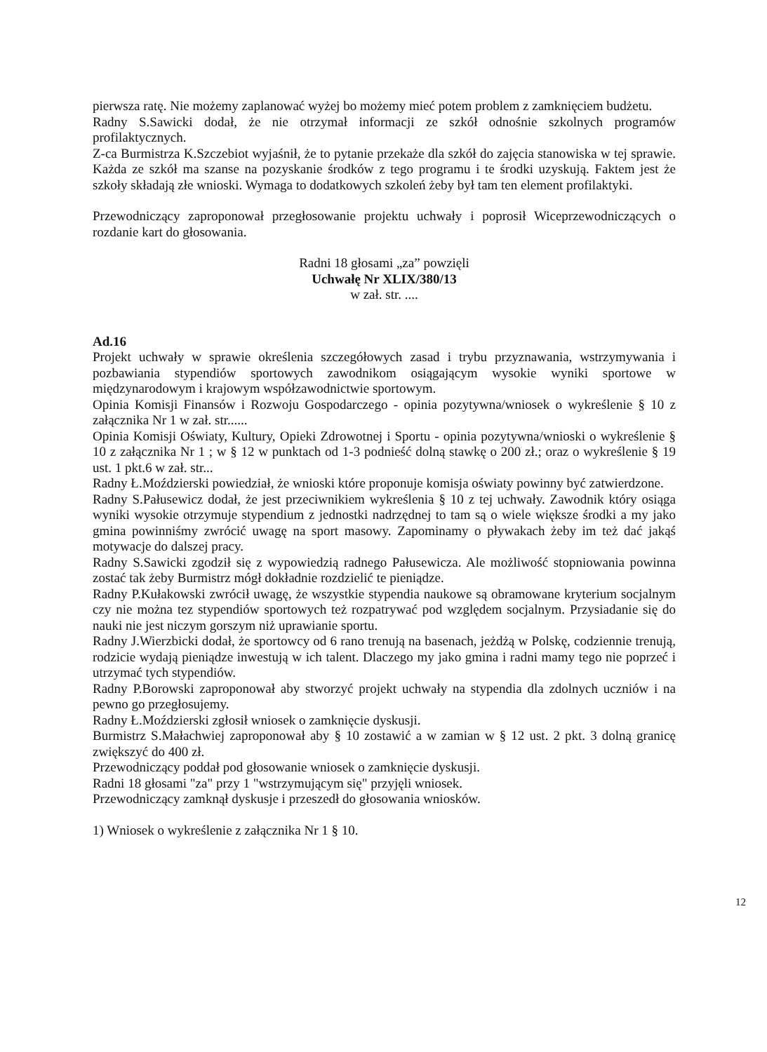pierwsza ratę. Nie możemy zaplanować wyżej bo możemy mieć potem problem z zamknięciem budżetu.
Radny S.Sawicki dodał, że nie otrzymał informacji ze szkół odnośnie szkolnych programów profilaktycznych.
Z-ca Burmistrza K.Szczebiot wyjaśnił, że to pytanie przekaże dla szkół do zajęcia stanowiska w tej sprawie. Każda ze szkół ma szanse na pozyskanie środków z tego programu i te środki uzyskują. Faktem jest że szkoły składają złe wnioski. Wymaga to dodatkowych szkoleń żeby był tam ten element profilaktyki.
Przewodniczący zaproponował przegłosowanie projektu uchwały i poprosił Wiceprzewodniczących o rozdanie kart do głosowania.
Radni 18 głosami „za” powzięli
Uchwałę Nr XLIX/380/13
w zał. str. ....
Ad.16
Projekt uchwały w sprawie określenia szczegółowych zasad i trybu przyznawania, wstrzymywania i pozbawiania stypendiów sportowych zawodnikom osiągającym wysokie wyniki sportowe w międzynarodowym i krajowym współzawodnictwie sportowym.
Opinia Komisji Finansów i Rozwoju Gospodarczego - opinia pozytywna/wniosek o wykreślenie § 10 z załącznika Nr 1 w zał. str......
Opinia Komisji Oświaty, Kultury, Opieki Zdrowotnej i Sportu - opinia pozytywna/wnioski o wykreślenie § 10 z załącznika Nr 1 ; w § 12 w punktach od 1-3 podnieść dolną stawkę o 200 zł.; oraz o wykreślenie § 19 ust. 1 pkt.6 w zał. str...
Radny Ł.Moździerski powiedział, że wnioski które proponuje komisja oświaty powinny być zatwierdzone.
Radny S.Pałusewicz dodał, że jest przeciwnikiem wykreślenia § 10 z tej uchwały. Zawodnik który osiąga wyniki wysokie otrzymuje stypendium z jednostki nadrzędnej to tam są o wiele większe środki a my jako gmina powinniśmy zwrócić uwagę na sport masowy. Zapominamy o pływakach żeby im też dać jakąś motywacje do dalszej pracy.
Radny S.Sawicki zgodził się z wypowiedzią radnego Pałusewicza. Ale możliwość stopniowania powinna zostać tak żeby Burmistrz mógł dokładnie rozdzielić te pieniądze.
Radny P.Kułakowski zwrócił uwagę, że wszystkie stypendia naukowe są obramowane kryterium socjalnym czy nie można tez stypendiów sportowych też rozpatrywać pod względem socjalnym. Przysiadanie się do nauki nie jest niczym gorszym niż uprawianie sportu.
Radny J.Wierzbicki dodał, że sportowcy od 6 rano trenują na basenach, jeżdżą w Polskę, codziennie trenują, rodzicie wydają pieniądze inwestują w ich talent. Dlaczego my jako gmina i radni mamy tego nie poprzeć i utrzymać tych stypendiów.
Radny P.Borowski zaproponował aby stworzyć projekt uchwały na stypendia dla zdolnych uczniów i na pewno go przegłosujemy.
Radny Ł.Moździerski zgłosił wniosek o zamknięcie dyskusji.
Burmistrz S.Małachwiej zaproponował aby § 10 zostawić a w zamian w § 12 ust. 2 pkt. 3 dolną granicę zwiększyć do 400 zł.
Przewodniczący poddał pod głosowanie wniosek o zamknięcie dyskusji.
Radni 18 głosami "za" przy 1 "wstrzymującym się" przyjęli wniosek.
Przewodniczący zamknął dyskusje i przeszedł do głosowania wniosków.
1) Wniosek o wykreślenie z załącznika Nr 1 § 10.
12